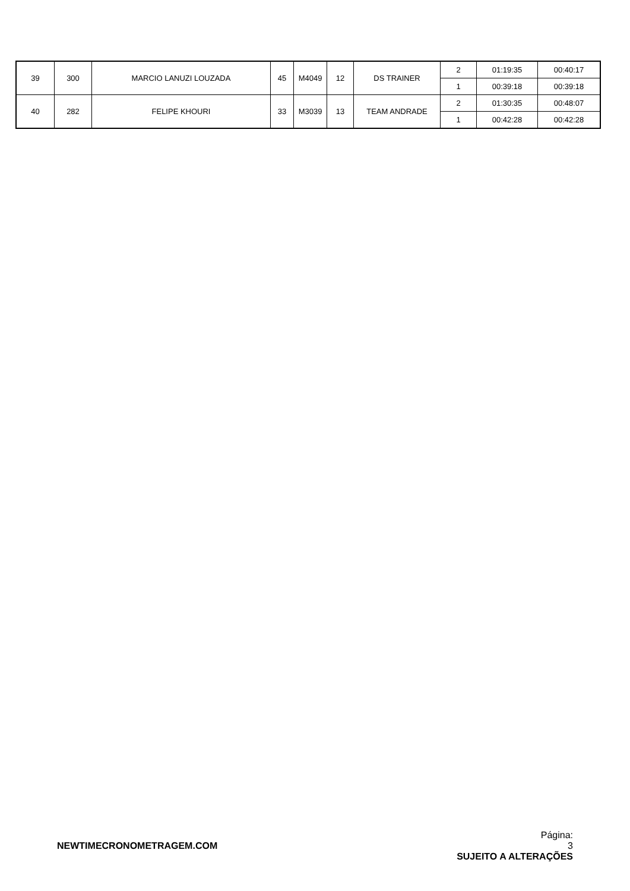| 39 | 300 | MARCIO LANUZI LOUZADA | 45 | M4049 | 12 | DS TRAINER | 2 | 01:19:35 | 00:40:17 |
| | | | | | | | 1 | 00:39:18 | 00:39:18 |
| 40 | 282 | FELIPE KHOURI | 33 | M3039 | 13 | TEAM ANDRADE | 2 | 01:30:35 | 00:48:07 |
| | | | | | | | 1 | 00:42:28 | 00:42:28 |
NEWTIMECRONOMETRAGEM.COM
Página:
3
SUJEITO A ALTERAÇÕES